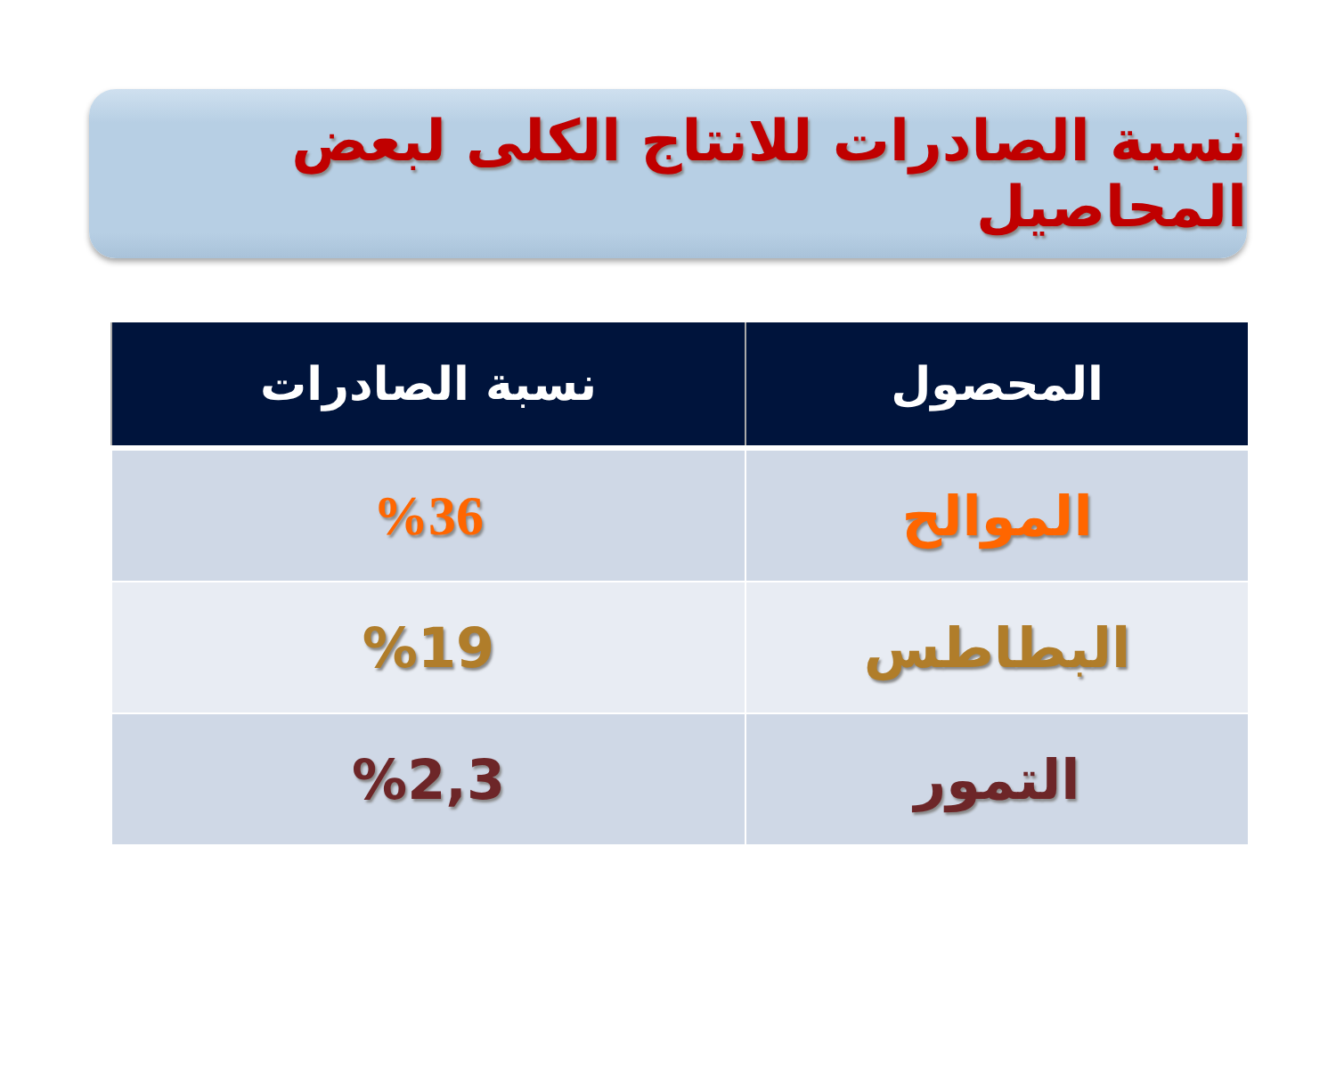نسبة الصادرات للانتاج الكلى لبعض المحاصيل
| المحصول | نسبة الصادرات |
| --- | --- |
| الموالح | %36 |
| البطاطس | %19 |
| التمور | %2,3 |